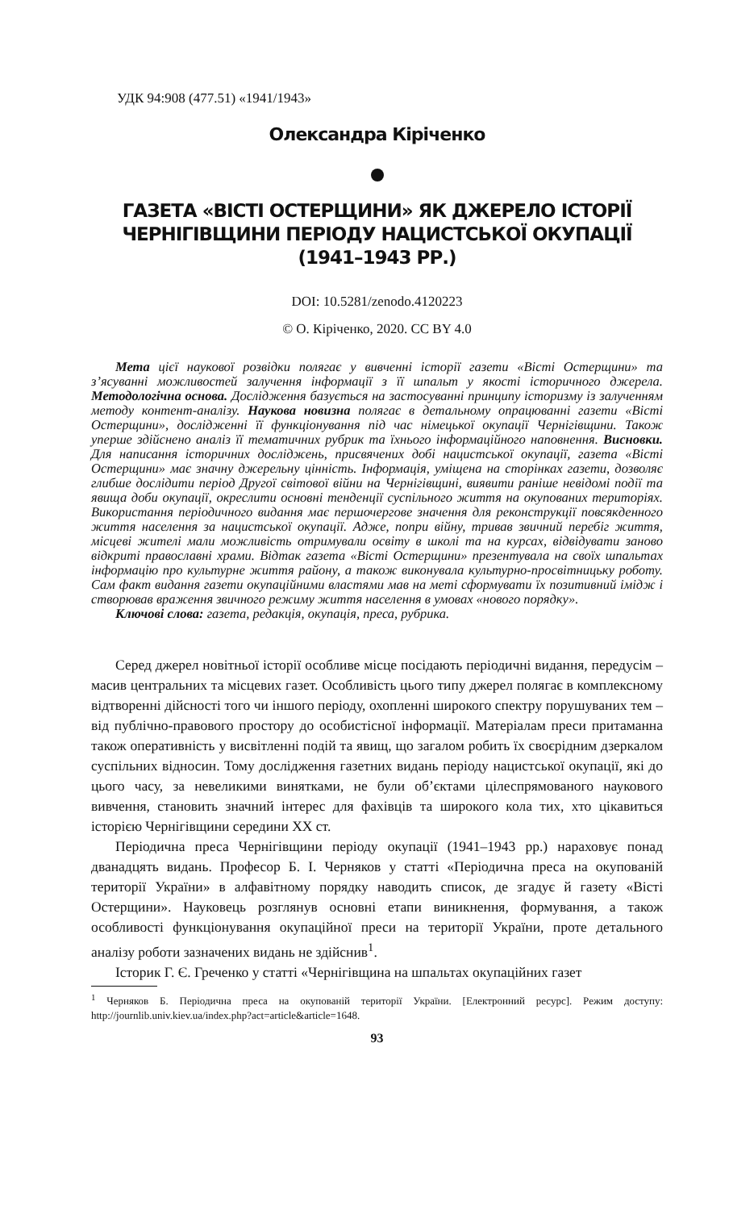УДК 94:908 (477.51) «1941/1943»
Олександра Кіріченко
ГАЗЕТА «ВІСТІ ОСТЕРЩИНИ» ЯК ДЖЕРЕЛО ІСТОРІЇ
ЧЕРНІГІВЩИНИ ПЕРІОДУ НАЦИСТСЬКОЇ ОКУПАЦІЇ
(1941–1943 РР.)
DOI: 10.5281/zenodo.4120223
© О. Кіріченко, 2020. CC BY 4.0
Мета цієї наукової розвідки полягає у вивченні історії газети «Вісті Остерщини» та з’ясуванні можливостей залучення інформації з її шпальт у якості історичного джерела. Методологічна основа. Дослідження базується на застосуванні принципу історизму із залученням методу контент-аналізу. Наукова новизна полягає в детальному опрацюванні газети «Вісті Остерщини», дослідженні її функціонування під час німецької окупації Чернігівщини. Також уперше здійснено аналіз її тематичних рубрик та їхнього інформаційного наповнення. Висновки. Для написання історичних досліджень, присвячених добі нацистської окупації, газета «Вісті Остерщини» має значну джерельну цінність. Інформація, уміщена на сторінках газети, дозволяє глибше дослідити період Другої світової війни на Чернігівщині, виявити раніше невідомі події та явища доби окупації, окреслити основні тенденції суспільного життя на окупованих територіях. Використання періодичного видання має першочергове значення для реконструкції повсякденного життя населення за нацистської окупації. Адже, попри війну, тривав звичний перебіг життя, місцеві жителі мали можливість отримували освіту в школі та на курсах, відвідувати заново відкриті православні храми. Відтак газета «Вісті Остерщини» презентувала на своїх шпальтах інформацію про культурне життя району, а також виконувала культурно-просвітницьку роботу. Сам факт видання газети окупаційними властями мав на меті сформувати їх позитивний імідж і створював враження звичного режиму життя населення в умовах «нового порядку».
Ключові слова: газета, редакція, окупація, преса, рубрика.
Серед джерел новітньої історії особливе місце посідають періодичні видання, передусім – масив центральних та місцевих газет. Особливість цього типу джерел полягає в комплексному відтворенні дійсності того чи іншого періоду, охопленні широкого спектру порушуваних тем – від публічно-правового простору до особистісної інформації. Матеріалам преси притаманна також оперативність у висвітленні подій та явищ, що загалом робить їх своєрідним дзеркалом суспільних відносин. Тому дослідження газетних видань періоду нацистської окупації, які до цього часу, за невеликими винятками, не були об’єктами цілеспрямованого наукового вивчення, становить значний інтерес для фахівців та широкого кола тих, хто цікавиться історією Чернігівщини середини ХХ ст.
Періодична преса Чернігівщини періоду окупації (1941–1943 рр.) нараховує понад дванадцять видань. Професор Б. І. Черняков у статті «Періодична преса на окупованій території України» в алфавітному порядку наводить список, де згадує й газету «Вісті Остерщини». Науковець розглянув основні етапи виникнення, формування, а також особливості функціонування окупаційної преси на території України, проте детального аналізу роботи зазначених видань не здійснив<sup>1</sup>.
Історик Г. Є. Греченко у статті «Чернігівщина на шпальтах окупаційних газет
<sup>1</sup> Черняков Б. Періодична преса на окупованій території України. [Електронний ресурс]. Режим доступу: http://journlib.univ.kiev.ua/index.php?act=article&article=1648.
93